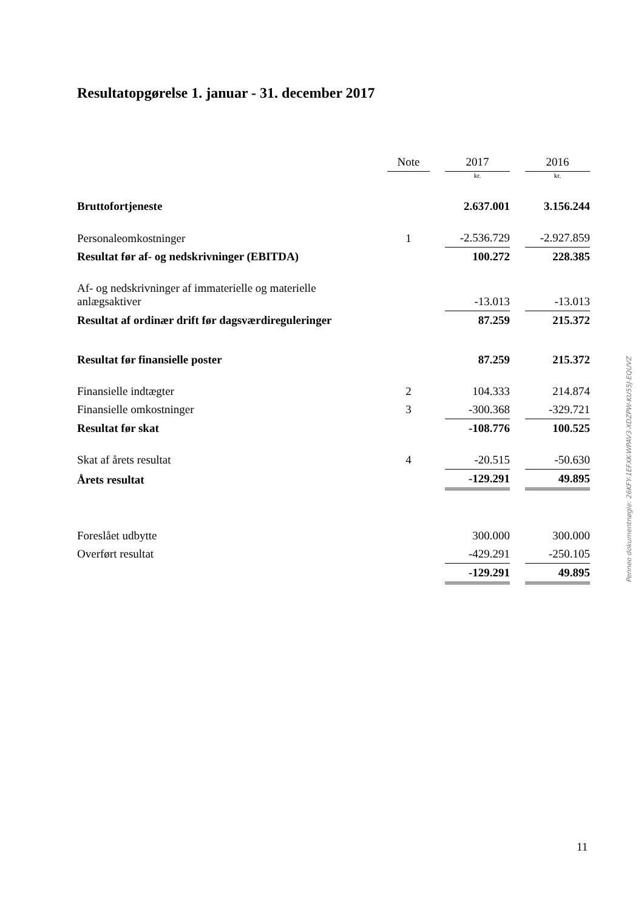Resultatopgørelse 1. januar - 31. december 2017
| | Note | | 2017 | | 2016 |
| --- | --- | --- | --- | --- | --- |
| | | | kr. | | kr. |
| Bruttofortjeneste | | | 2.637.001 | | 3.156.244 |
| Personaleomkostninger | 1 | | -2.536.729 | | -2.927.859 |
| Resultat før af- og nedskrivninger (EBITDA) | | | 100.272 | | 228.385 |
| Af- og nedskrivninger af immaterielle og materielle anlægsaktiver | | | -13.013 | | -13.013 |
| Resultat af ordinær drift før dagsværdireguleringer | | | 87.259 | | 215.372 |
| Resultat før finansielle poster | | | 87.259 | | 215.372 |
| Finansielle indtægter | 2 | | 104.333 | | 214.874 |
| Finansielle omkostninger | 3 | | -300.368 | | -329.721 |
| Resultat før skat | | | -108.776 | | 100.525 |
| Skat af årets resultat | 4 | | -20.515 | | -50.630 |
| Årets resultat | | | -129.291 | | 49.895 |
| Foreslået udbytte | | | 300.000 | | 300.000 |
| Overført resultat | | | -429.291 | | -250.105 |
| | | | -129.291 | | 49.895 |
Penneo dokumentnøgle: 26KFY-1EFXK-WPAV3-XDZPW-KU55J-EQUVZ
11